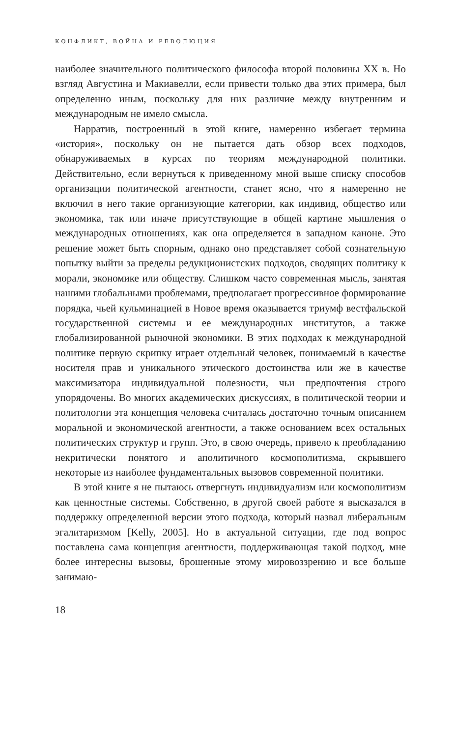КОНФЛИКТ, ВОЙНА И РЕВОЛЮЦИЯ
наиболее значительного политического философа второй половины XX в. Но взгляд Августина и Макиавелли, если привести только два этих примера, был определенно иным, поскольку для них различие между внутренним и международным не имело смысла.
Нарратив, построенный в этой книге, намеренно избегает термина «история», поскольку он не пытается дать обзор всех подходов, обнаруживаемых в курсах по теориям международной политики. Действительно, если вернуться к приведенному мной выше списку способов организации политической агентности, станет ясно, что я намеренно не включил в него такие организующие категории, как индивид, общество или экономика, так или иначе присутствующие в общей картине мышления о международных отношениях, как она определяется в западном каноне. Это решение может быть спорным, однако оно представляет собой сознательную попытку выйти за пределы редукционистских подходов, сводящих политику к морали, экономике или обществу. Слишком часто современная мысль, занятая нашими глобальными проблемами, предполагает прогрессивное формирование порядка, чьей кульминацией в Новое время оказывается триумф вестфальской государственной системы и ее международных институтов, а также глобализированной рыночной экономики. В этих подходах к международной политике первую скрипку играет отдельный человек, понимаемый в качестве носителя прав и уникального этического достоинства или же в качестве максимизатора индивидуальной полезности, чьи предпочтения строго упорядочены. Во многих академических дискуссиях, в политической теории и политологии эта концепция человека считалась достаточно точным описанием моральной и экономической агентности, а также основанием всех остальных политических структур и групп. Это, в свою очередь, привело к преобладанию некритически понятого и аполитичного космополитизма, скрывшего некоторые из наиболее фундаментальных вызовов современной политики.
В этой книге я не пытаюсь отвергнуть индивидуализм или космополитизм как ценностные системы. Собственно, в другой своей работе я высказался в поддержку определенной версии этого подхода, который назвал либеральным эгалитаризмом [Kelly, 2005]. Но в актуальной ситуации, где под вопрос поставлена сама концепция агентности, поддерживающая такой подход, мне более интересны вызовы, брошенные этому мировоззрению и все больше занимаю-
18